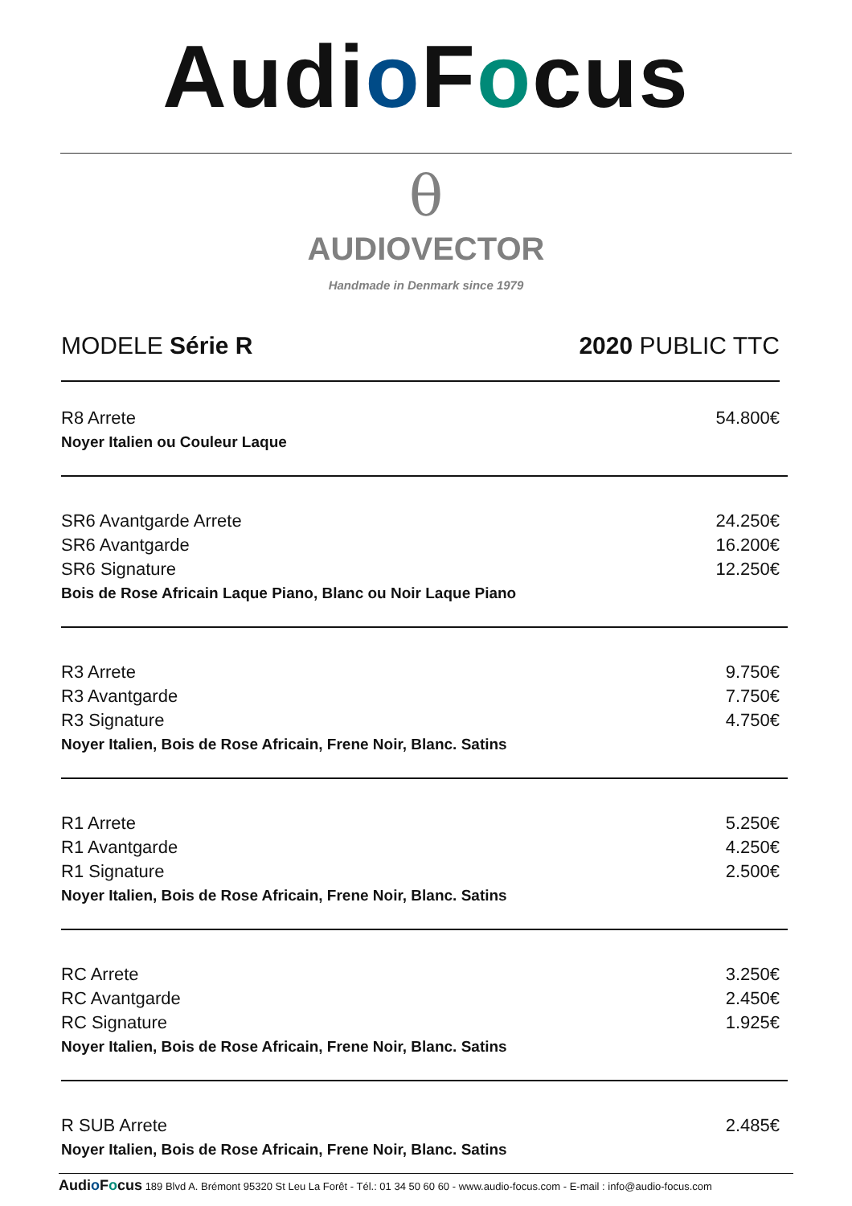Audio Focus
θ
AUDIOVECTOR
Handmade in Denmark since 1979
MODELE Série R 2020 PUBLIC TTC
| R8 Arrete | 54.800€ |
| Noyer Italien ou Couleur Laque | |
| SR6 Avantgarde Arrete | 24.250€ |
| SR6 Avantgarde | 16.200€ |
| SR6 Signature | 12.250€ |
| Bois de Rose Africain Laque Piano, Blanc ou Noir Laque Piano | |
| R3 Arrete | 9.750€ |
| R3 Avantgarde | 7.750€ |
| R3 Signature | 4.750€ |
| Noyer Italien, Bois de Rose Africain, Frene Noir, Blanc. Satins | |
| R1 Arrete | 5.250€ |
| R1 Avantgarde | 4.250€ |
| R1 Signature | 2.500€ |
| Noyer Italien, Bois de Rose Africain, Frene Noir, Blanc. Satins | |
| RC Arrete | 3.250€ |
| RC Avantgarde | 2.450€ |
| RC Signature | 1.925€ |
| Noyer Italien, Bois de Rose Africain, Frene Noir, Blanc. Satins | |
| R SUB Arrete | 2.485€ |
| Noyer Italien, Bois de Rose Africain, Frene Noir, Blanc. Satins | |
Audio Focus 189 Blvd A. Brémont 95320 St Leu La Forêt - Tél.: 01 34 50 60 60 - www.audio-focus.com - E-mail : info@audio-focus.com